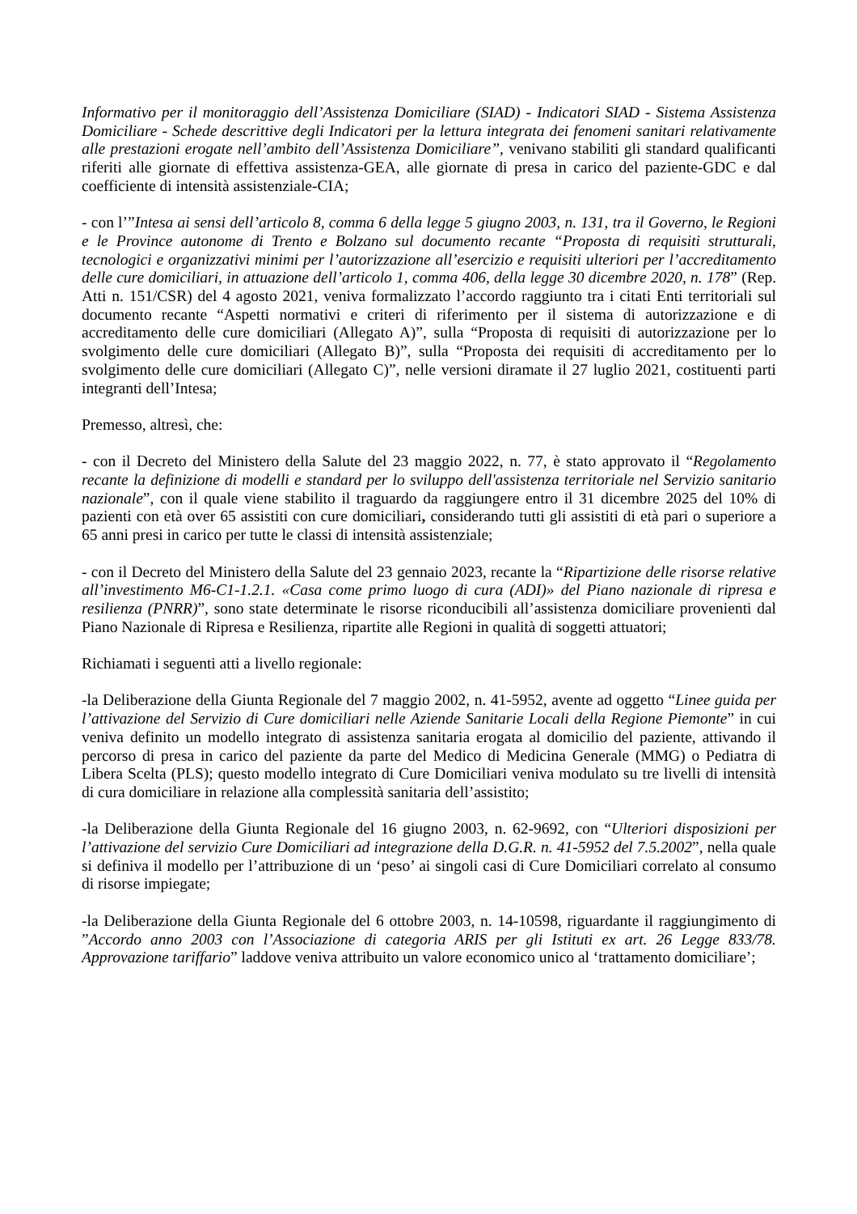Informativo per il monitoraggio dell’Assistenza Domiciliare (SIAD) - Indicatori SIAD - Sistema Assistenza Domiciliare - Schede descrittive degli Indicatori per la lettura integrata dei fenomeni sanitari relativamente alle prestazioni erogate nell’ambito dell’Assistenza Domiciliare”, venivano stabiliti gli standard qualificanti riferiti alle giornate di effettiva assistenza-GEA, alle giornate di presa in carico del paziente-GDC e dal coefficiente di intensità assistenziale-CIA;
- con l’”Intesa ai sensi dell’articolo 8, comma 6 della legge 5 giugno 2003, n. 131, tra il Governo, le Regioni e le Province autonome di Trento e Bolzano sul documento recante “Proposta di requisiti strutturali, tecnologici e organizzativi minimi per l’autorizzazione all’esercizio e requisiti ulteriori per l’accreditamento delle cure domiciliari, in attuazione dell’articolo 1, comma 406, della legge 30 dicembre 2020, n. 178” (Rep. Atti n. 151/CSR) del 4 agosto 2021, veniva formalizzato l’accordo raggiunto tra i citati Enti territoriali sul documento recante “Aspetti normativi e criteri di riferimento per il sistema di autorizzazione e di accreditamento delle cure domiciliari (Allegato A)”, sulla “Proposta di requisiti di autorizzazione per lo svolgimento delle cure domiciliari (Allegato B)”, sulla “Proposta dei requisiti di accreditamento per lo svolgimento delle cure domiciliari (Allegato C)”, nelle versioni diramate il 27 luglio 2021, costituenti parti integranti dell’Intesa;
Premesso, altresì, che:
- con il Decreto del Ministero della Salute del 23 maggio 2022, n. 77, è stato approvato il “Regolamento recante la definizione di modelli e standard per lo sviluppo dell'assistenza territoriale nel Servizio sanitario nazionale”, con il quale viene stabilito il traguardo da raggiungere entro il 31 dicembre 2025 del 10% di pazienti con età over 65 assistiti con cure domiciliari, considerando tutti gli assistiti di età pari o superiore a 65 anni presi in carico per tutte le classi di intensità assistenziale;
- con il Decreto del Ministero della Salute del 23 gennaio 2023, recante la “Ripartizione delle risorse relative all’investimento M6-C1-1.2.1. «Casa come primo luogo di cura (ADI)» del Piano nazionale di ripresa e resilienza (PNRR)”, sono state determinate le risorse riconducibili all’assistenza domiciliare provenienti dal Piano Nazionale di Ripresa e Resilienza, ripartite alle Regioni in qualità di soggetti attuatori;
Richiamati i seguenti atti a livello regionale:
-la Deliberazione della Giunta Regionale del 7 maggio 2002, n. 41-5952, avente ad oggetto “Linee guida per l’attivazione del Servizio di Cure domiciliari nelle Aziende Sanitarie Locali della Regione Piemonte” in cui veniva definito un modello integrato di assistenza sanitaria erogata al domicilio del paziente, attivando il percorso di presa in carico del paziente da parte del Medico di Medicina Generale (MMG) o Pediatra di Libera Scelta (PLS); questo modello integrato di Cure Domiciliari veniva modulato su tre livelli di intensità di cura domiciliare in relazione alla complessità sanitaria dell’assistito;
-la Deliberazione della Giunta Regionale del 16 giugno 2003, n. 62-9692, con “Ulteriori disposizioni per l’attivazione del servizio Cure Domiciliari ad integrazione della D.G.R. n. 41-5952 del 7.5.2002”, nella quale si definiva il modello per l’attribuzione di un ‘peso’ ai singoli casi di Cure Domiciliari correlato al consumo di risorse impiegate;
-la Deliberazione della Giunta Regionale del 6 ottobre 2003, n. 14-10598, riguardante il raggiungimento di ”Accordo anno 2003 con l’Associazione di categoria ARIS per gli Istituti ex art. 26 Legge 833/78. Approvazione tariffario” laddove veniva attribuito un valore economico unico al ‘trattamento domiciliare’;